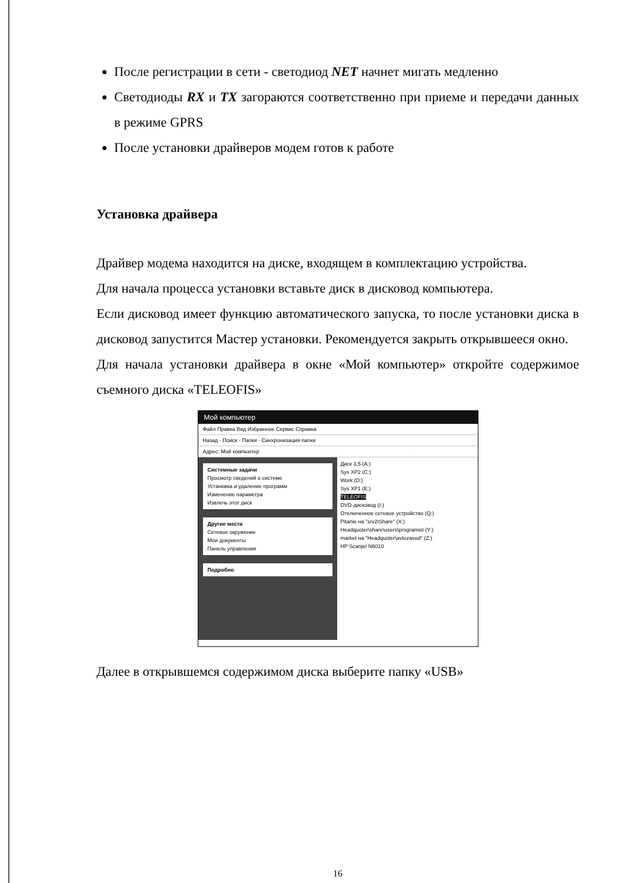После регистрации в сети - светодиод NET начнет мигать медленно
Светодиоды RX и TX загораются соответственно при приеме и передачи данных в режиме GPRS
После установки драйверов модем готов к работе
Установка драйвера
Драйвер модема находится на диске, входящем в комплектацию устройства.
Для начала процесса установки вставьте диск в дисковод компьютера.
Если дисковод имеет функцию автоматического запуска, то после установки диска в дисковод запустится Мастер установки. Рекомендуется закрыть открывшееся окно.
Для начала установки драйвера в окне «Мой компьютер» откройте содержимое съемного диска «TELEOFIS»
Мой компьютер
Файл Правка Вид Избранное Сервис Справка
Назад · Поиск · Папки · Синхронизация папки
Адрес: Мой компьютер
Системные задачи
Просмотр сведений о системе
Установка и удаление программ
Изменение параметра
Извлечь этот диск
Другие места
Сетевое окружение
Мои документы
Панель управления
Подробно
Диск 3,5 (A:)
Sys XP2 (C:)
Work (D:)
Sys XP1 (E:)
TELEOFIS
DVD-дисковод (I:)
Отключенное сетевое устройство (Q:)
Pitanie на "srv2\Share" (X:)
Headquoter\share\users\programist (Y:)
market на "Headquoter\avtozavod" (Z:)
HP Scanjet N6010
Далее в открывшемся содержимом диска выберите папку «USB»
16